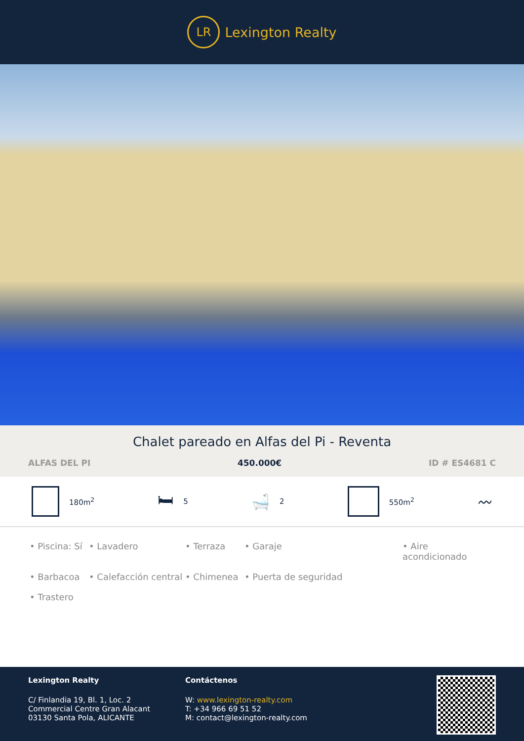LR
Lexington Realty
Chalet pareado en Alfas del Pi - Reventa
ALFAS DEL PI 450.000€ ID # ES4681 C
180m<sup>2</sup>
🛏 5
🛁 2 550m<sup>2</sup>
〰
• Piscina: Sí • Lavadero • Terraza • Garaje • Aire acondicionado • Barbacoa • Calefacción central • Chimenea • Puerta de seguridad • Trastero
Lexington Realty
C/ Finlandia 19, Bl. 1, Loc. 2
Commercial Centre Gran Alacant
03130 Santa Pola, ALICANTE
Contáctenos
W: www.lexington-realty.com
T: +34 966 69 51 52
M: contact@lexington-realty.com